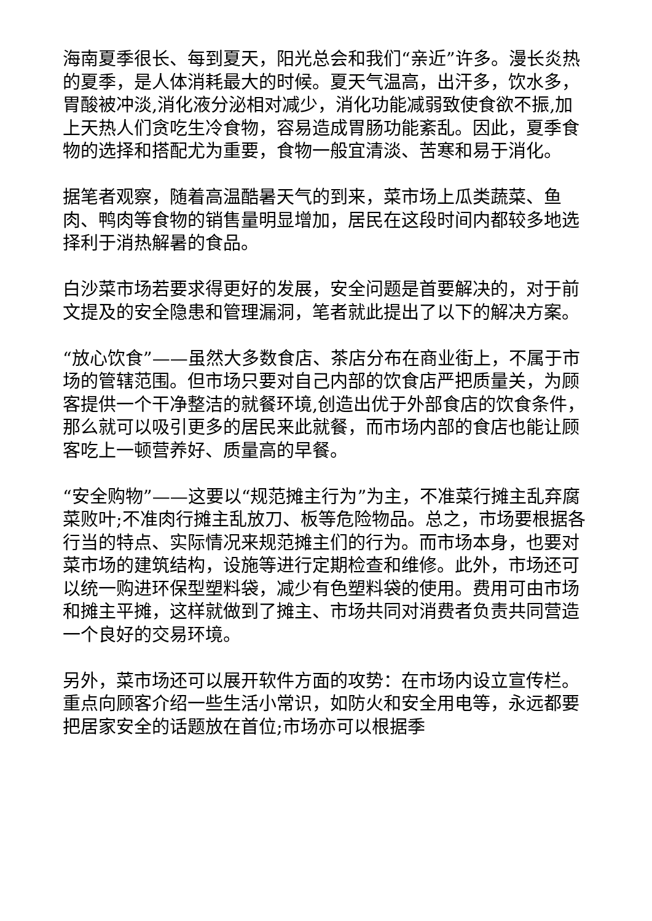海南夏季很长、每到夏天，阳光总会和我们“亲近”许多。漫长炎热的夏季，是人体消耗最大的时候。夏天气温高，出汗多，饮水多，胃酸被冲淡,消化液分泌相对减少，消化功能减弱致使食欲不振,加上天热人们贪吃生冷食物，容易造成胃肠功能紊乱。因此，夏季食物的选择和搭配尤为重要，食物一般宜清淡、苦寒和易于消化。
据笔者观察，随着高温酷暑天气的到来，菜市场上瓜类蔬菜、鱼肉、鸭肉等食物的销售量明显增加，居民在这段时间内都较多地选择利于消热解暑的食品。
白沙菜市场若要求得更好的发展，安全问题是首要解决的，对于前文提及的安全隐患和管理漏洞，笔者就此提出了以下的解决方案。
“放心饮食”——虽然大多数食店、茶店分布在商业街上，不属于市场的管辖范围。但市场只要对自己内部的饮食店严把质量关，为顾客提供一个干净整洁的就餐环境,创造出优于外部食店的饮食条件，那么就可以吸引更多的居民来此就餐，而市场内部的食店也能让顾客吃上一顿营养好、质量高的早餐。
“安全购物”——这要以“规范摊主行为”为主，不准菜行摊主乱弃腐菜败叶;不准肉行摊主乱放刀、板等危险物品。总之，市场要根据各行当的特点、实际情况来规范摊主们的行为。而市场本身，也要对菜市场的建筑结构，设施等进行定期检查和维修。此外，市场还可以统一购进环保型塑料袋，减少有色塑料袋的使用。费用可由市场和摊主平摊，这样就做到了摊主、市场共同对消费者负责共同营造一个良好的交易环境。
另外，菜市场还可以展开软件方面的攻势：在市场内设立宣传栏。重点向顾客介绍一些生活小常识，如防火和安全用电等，永远都要把居家安全的话题放在首位;市场亦可以根据季